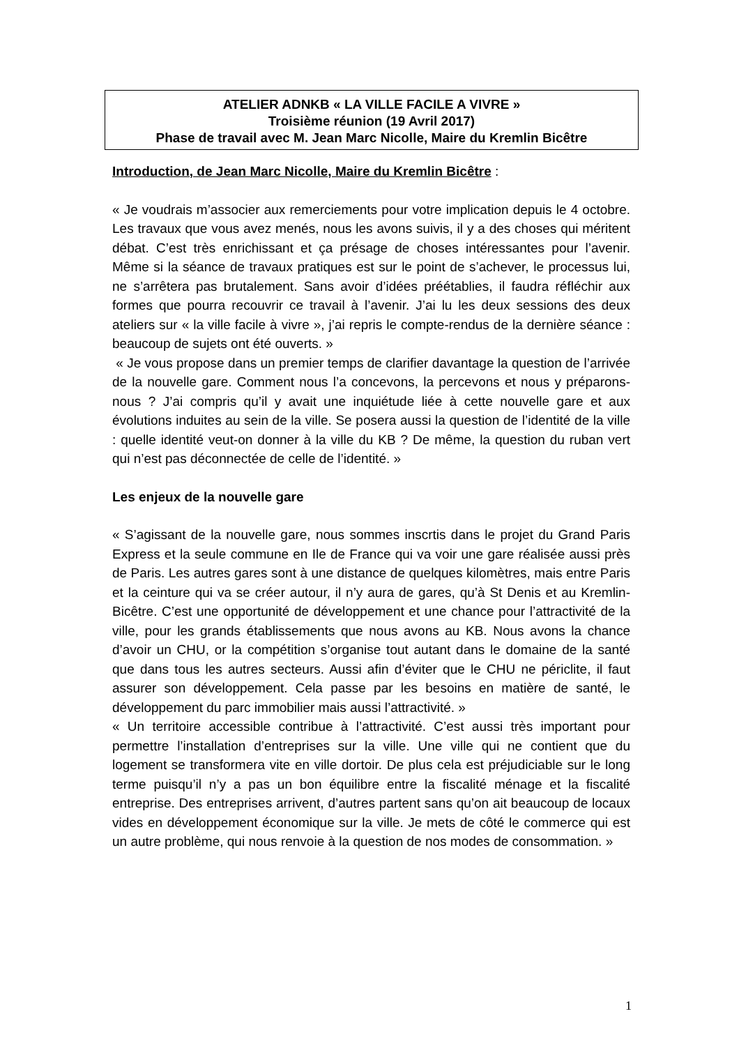ATELIER ADNKB « LA VILLE FACILE A VIVRE »
Troisième réunion (19 Avril 2017)
Phase de travail avec M. Jean Marc Nicolle, Maire du Kremlin Bicêtre
Introduction, de Jean Marc Nicolle, Maire du Kremlin Bicêtre :
« Je voudrais m’associer aux remerciements pour votre implication depuis le 4 octobre. Les travaux que vous avez menés, nous les avons suivis, il y a des choses qui méritent débat. C’est très enrichissant et ça présage de choses intéressantes pour l’avenir. Même si la séance de travaux pratiques est sur le point de s’achever, le processus lui, ne s’arrêtera pas brutalement. Sans avoir d’idées préétablies, il faudra réfléchir aux formes que pourra recouvrir ce travail à l’avenir. J’ai lu les deux sessions des deux ateliers sur « la ville facile à vivre », j’ai repris le compte-rendus de la dernière séance : beaucoup de sujets ont été ouverts. »
« Je vous propose dans un premier temps de clarifier davantage la question de l’arrivée de la nouvelle gare. Comment nous l’a concevons, la percevons et nous y préparons-nous ? J’ai compris qu’il y avait une inquiétude liée à cette nouvelle gare et aux évolutions induites au sein de la ville. Se posera aussi la question de l’identité de la ville : quelle identité veut-on donner à la ville du KB ? De même, la question du ruban vert qui n’est pas déconnectée de celle de l’identité. »
Les enjeux de la nouvelle gare
« S’agissant de la nouvelle gare, nous sommes inscrtis dans le projet du Grand Paris Express et la seule commune en Ile de France qui va voir une gare réalisée aussi près de Paris. Les autres gares sont à une distance de quelques kilomètres, mais entre Paris et la ceinture qui va se créer autour, il n’y aura de gares, qu’à St Denis et au Kremlin-Bicêtre. C’est une opportunité de développement et une chance pour l’attractivité de la ville, pour les grands établissements que nous avons au KB. Nous avons la chance d’avoir un CHU, or la compétition s’organise tout autant dans le domaine de la santé que dans tous les autres secteurs. Aussi afin d’éviter que le CHU ne périclite, il faut assurer son développement. Cela passe par les besoins en matière de santé, le développement du parc immobilier mais aussi l’attractivité. »
« Un territoire accessible contribue à l’attractivité. C’est aussi très important pour permettre l’installation d’entreprises sur la ville. Une ville qui ne contient que du logement se transformera vite en ville dortoir. De plus cela est préjudiciable sur le long terme puisqu’il n’y a pas un bon équilibre entre la fiscalité ménage et la fiscalité entreprise. Des entreprises arrivent, d’autres partent sans qu’on ait beaucoup de locaux vides en développement économique sur la ville. Je mets de côté le commerce qui est un autre problème, qui nous renvoie à la question de nos modes de consommation. »
1